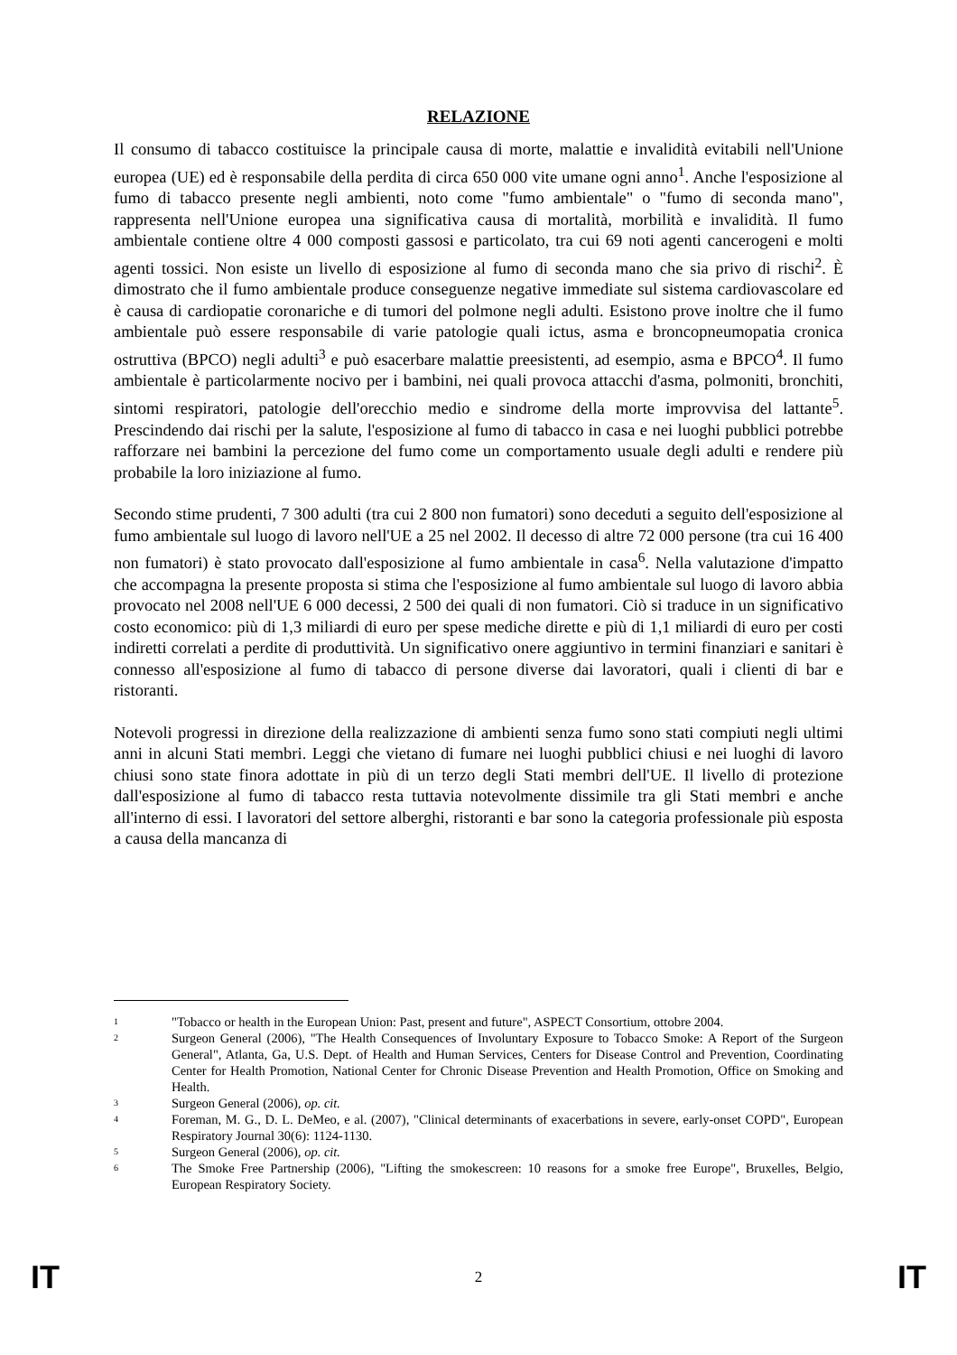RELAZIONE
Il consumo di tabacco costituisce la principale causa di morte, malattie e invalidità evitabili nell'Unione europea (UE) ed è responsabile della perdita di circa 650 000 vite umane ogni anno<sup>1</sup>. Anche l'esposizione al fumo di tabacco presente negli ambienti, noto come "fumo ambientale" o "fumo di seconda mano", rappresenta nell'Unione europea una significativa causa di mortalità, morbilità e invalidità. Il fumo ambientale contiene oltre 4 000 composti gassosi e particolato, tra cui 69 noti agenti cancerogeni e molti agenti tossici. Non esiste un livello di esposizione al fumo di seconda mano che sia privo di rischi<sup>2</sup>. È dimostrato che il fumo ambientale produce conseguenze negative immediate sul sistema cardiovascolare ed è causa di cardiopatie coronariche e di tumori del polmone negli adulti. Esistono prove inoltre che il fumo ambientale può essere responsabile di varie patologie quali ictus, asma e broncopneumopatia cronica ostruttiva (BPCO) negli adulti<sup>3</sup> e può esacerbare malattie preesistenti, ad esempio, asma e BPCO<sup>4</sup>. Il fumo ambientale è particolarmente nocivo per i bambini, nei quali provoca attacchi d'asma, polmoniti, bronchiti, sintomi respiratori, patologie dell'orecchio medio e sindrome della morte improvvisa del lattante<sup>5</sup>. Prescindendo dai rischi per la salute, l'esposizione al fumo di tabacco in casa e nei luoghi pubblici potrebbe rafforzare nei bambini la percezione del fumo come un comportamento usuale degli adulti e rendere più probabile la loro iniziazione al fumo.
Secondo stime prudenti, 7 300 adulti (tra cui 2 800 non fumatori) sono deceduti a seguito dell'esposizione al fumo ambientale sul luogo di lavoro nell'UE a 25 nel 2002. Il decesso di altre 72 000 persone (tra cui 16 400 non fumatori) è stato provocato dall'esposizione al fumo ambientale in casa<sup>6</sup>. Nella valutazione d'impatto che accompagna la presente proposta si stima che l'esposizione al fumo ambientale sul luogo di lavoro abbia provocato nel 2008 nell'UE 6 000 decessi, 2 500 dei quali di non fumatori. Ciò si traduce in un significativo costo economico: più di 1,3 miliardi di euro per spese mediche dirette e più di 1,1 miliardi di euro per costi indiretti correlati a perdite di produttività. Un significativo onere aggiuntivo in termini finanziari e sanitari è connesso all'esposizione al fumo di tabacco di persone diverse dai lavoratori, quali i clienti di bar e ristoranti.
Notevoli progressi in direzione della realizzazione di ambienti senza fumo sono stati compiuti negli ultimi anni in alcuni Stati membri. Leggi che vietano di fumare nei luoghi pubblici chiusi e nei luoghi di lavoro chiusi sono state finora adottate in più di un terzo degli Stati membri dell'UE. Il livello di protezione dall'esposizione al fumo di tabacco resta tuttavia notevolmente dissimile tra gli Stati membri e anche all'interno di essi. I lavoratori del settore alberghi, ristoranti e bar sono la categoria professionale più esposta a causa della mancanza di
1 "Tobacco or health in the European Union: Past, present and future", ASPECT Consortium, ottobre 2004.
2 Surgeon General (2006), "The Health Consequences of Involuntary Exposure to Tobacco Smoke: A Report of the Surgeon General", Atlanta, Ga, U.S. Dept. of Health and Human Services, Centers for Disease Control and Prevention, Coordinating Center for Health Promotion, National Center for Chronic Disease Prevention and Health Promotion, Office on Smoking and Health.
3 Surgeon General (2006), op. cit.
4 Foreman, M. G., D. L. DeMeo, e al. (2007), "Clinical determinants of exacerbations in severe, early-onset COPD", European Respiratory Journal 30(6): 1124-1130.
5 Surgeon General (2006), op. cit.
6 The Smoke Free Partnership (2006), "Lifting the smokescreen: 10 reasons for a smoke free Europe", Bruxelles, Belgio, European Respiratory Society.
IT 2 IT